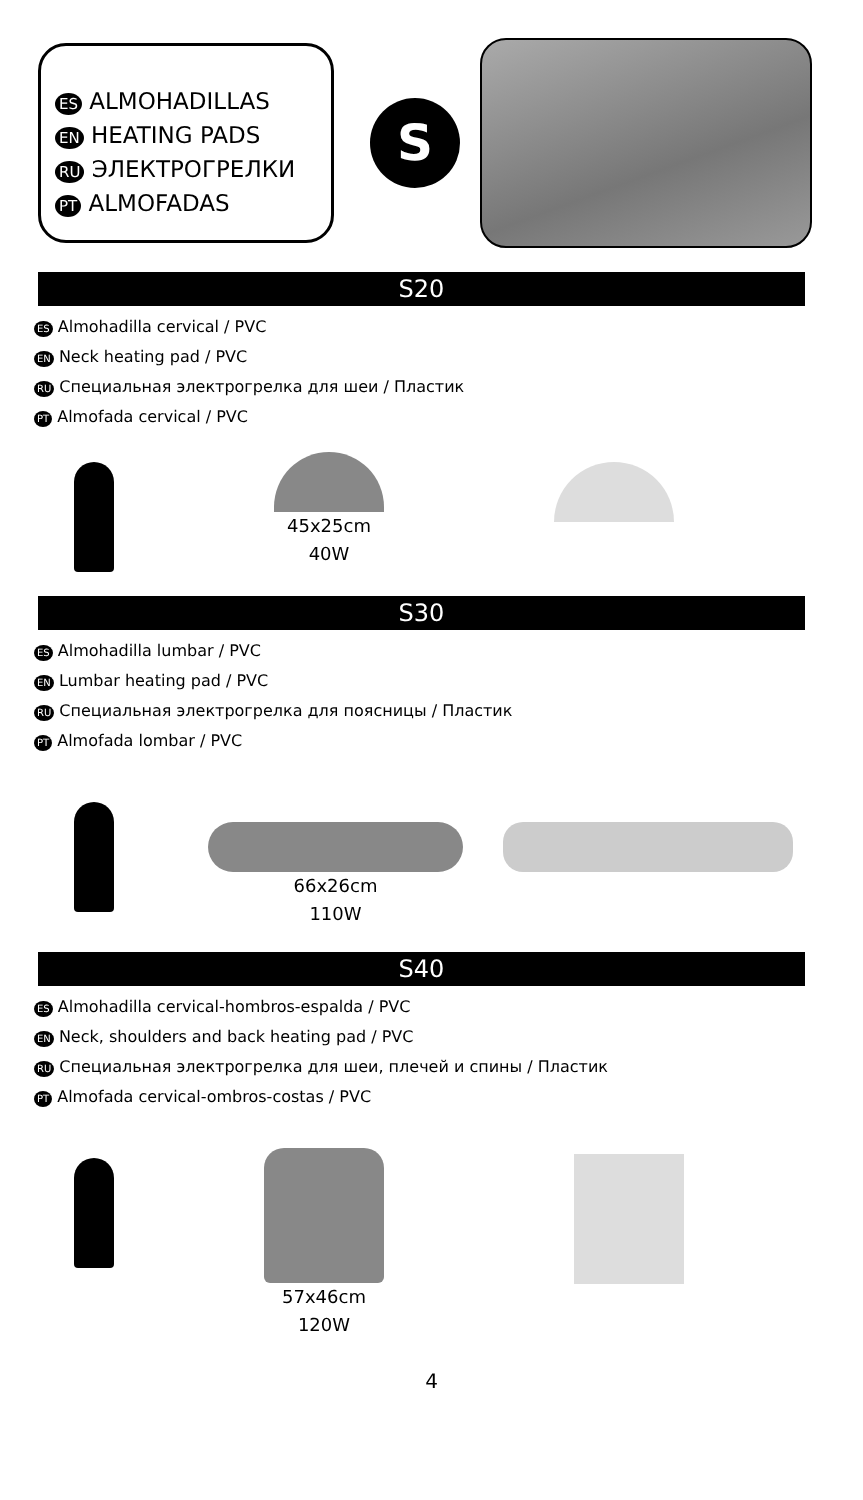ES ALMOHADILLAS
EN HEATING PADS
RU ЭЛЕКТРОГРЕЛКИ
PT ALMOFADAS
S
S20
ES Almohadilla cervical / PVC
EN Neck heating pad / PVC
RU Специальная электрогрелка для шеи / Пластик
PT Almofada cervical / PVC
45x25cm
40W
S30
ES Almohadilla lumbar / PVC
EN Lumbar heating pad / PVC
RU Специальная электрогрелка для поясницы / Пластик
PT Almofada lombar / PVC
66x26cm
110W
S40
ES Almohadilla cervical-hombros-espalda / PVC
EN Neck, shoulders and back heating pad / PVC
RU Специальная электрогрелка для шеи, плечей и спины / Пластик
PT Almofada cervical-ombros-costas / PVC
57x46cm
120W
4